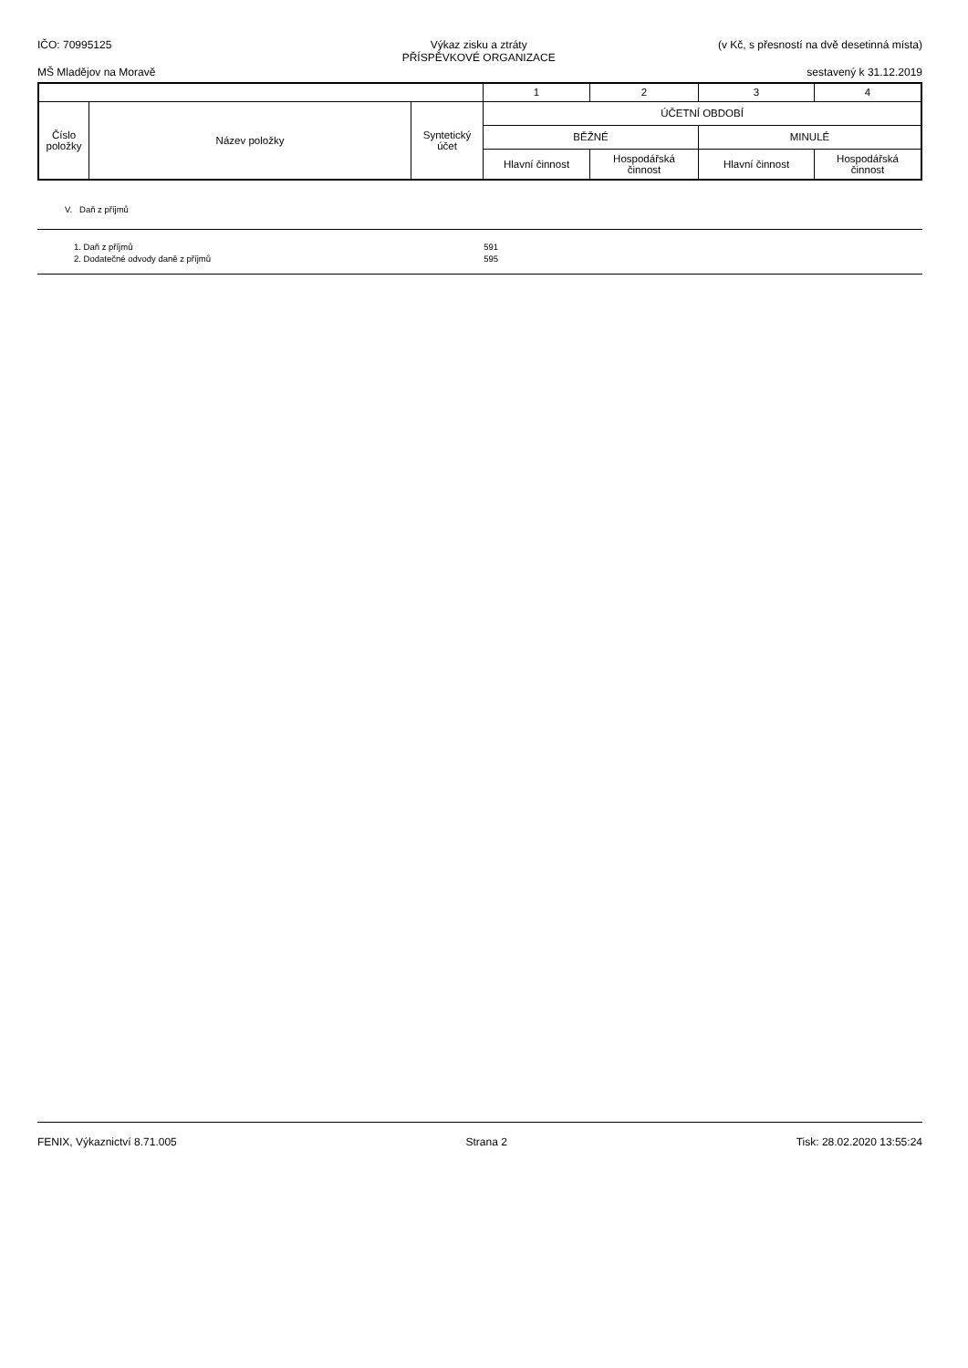IČO: 70995125 Výkaz zisku a ztráty
PŘÍSPĚVKOVÉ ORGANIZACE (v Kč, s přesností na dvě desetinná místa)
MŠ Mladějov na Moravě sestavený k 31.12.2019
| | | | 1 | 2 | 3 | 4 |
| Číslo položky | Název položky | Syntetický účet | ÚČETNÍ OBDOBÍ | | | |
| | | | BĚŽNÉ | | MINULÉ | |
| | | | Hlavní činnost | Hospodářská činnost | Hlavní činnost | Hospodářská činnost |
V. Daň z příjmů
| 1. Daň z příjmů | 591 | |
| 2. Dodatečné odvody daně z příjmů | 595 | |
FENIX, Výkaznictví 8.71.005 Strana 2 Tisk: 28.02.2020 13:55:24